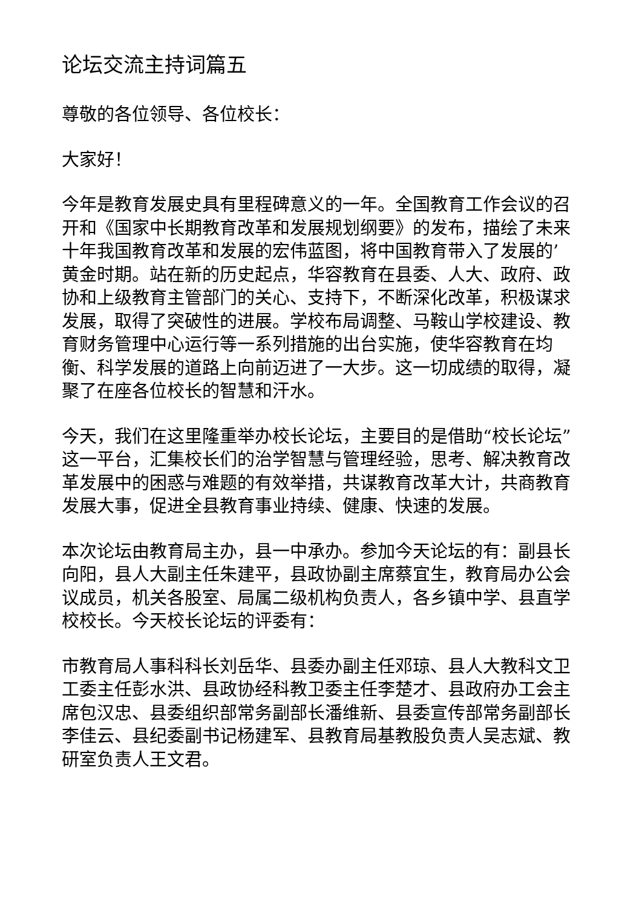论坛交流主持词篇五
尊敬的各位领导、各位校长：
大家好！
今年是教育发展史具有里程碑意义的一年。全国教育工作会议的召开和《国家中长期教育改革和发展规划纲要》的发布，描绘了未来十年我国教育改革和发展的宏伟蓝图，将中国教育带入了发展的’黄金时期。站在新的历史起点，华容教育在县委、人大、政府、政协和上级教育主管部门的关心、支持下，不断深化改革，积极谋求发展，取得了突破性的进展。学校布局调整、马鞍山学校建设、教育财务管理中心运行等一系列措施的出台实施，使华容教育在均衡、科学发展的道路上向前迈进了一大步。这一切成绩的取得，凝聚了在座各位校长的智慧和汗水。
今天，我们在这里隆重举办校长论坛，主要目的是借助“校长论坛”这一平台，汇集校长们的治学智慧与管理经验，思考、解决教育改革发展中的困惑与难题的有效举措，共谋教育改革大计，共商教育发展大事，促进全县教育事业持续、健康、快速的发展。
本次论坛由教育局主办，县一中承办。参加今天论坛的有：副县长向阳，县人大副主任朱建平，县政协副主席蔡宜生，教育局办公会议成员，机关各股室、局属二级机构负责人，各乡镇中学、县直学校校长。今天校长论坛的评委有：
市教育局人事科科长刘岳华、县委办副主任邓琼、县人大教科文卫工委主任彭水洪、县政协经科教卫委主任李楚才、县政府办工会主席包汉忠、县委组织部常务副部长潘维新、县委宣传部常务副部长李佳云、县纪委副书记杨建军、县教育局基教股负责人吴志斌、教研室负责人王文君。